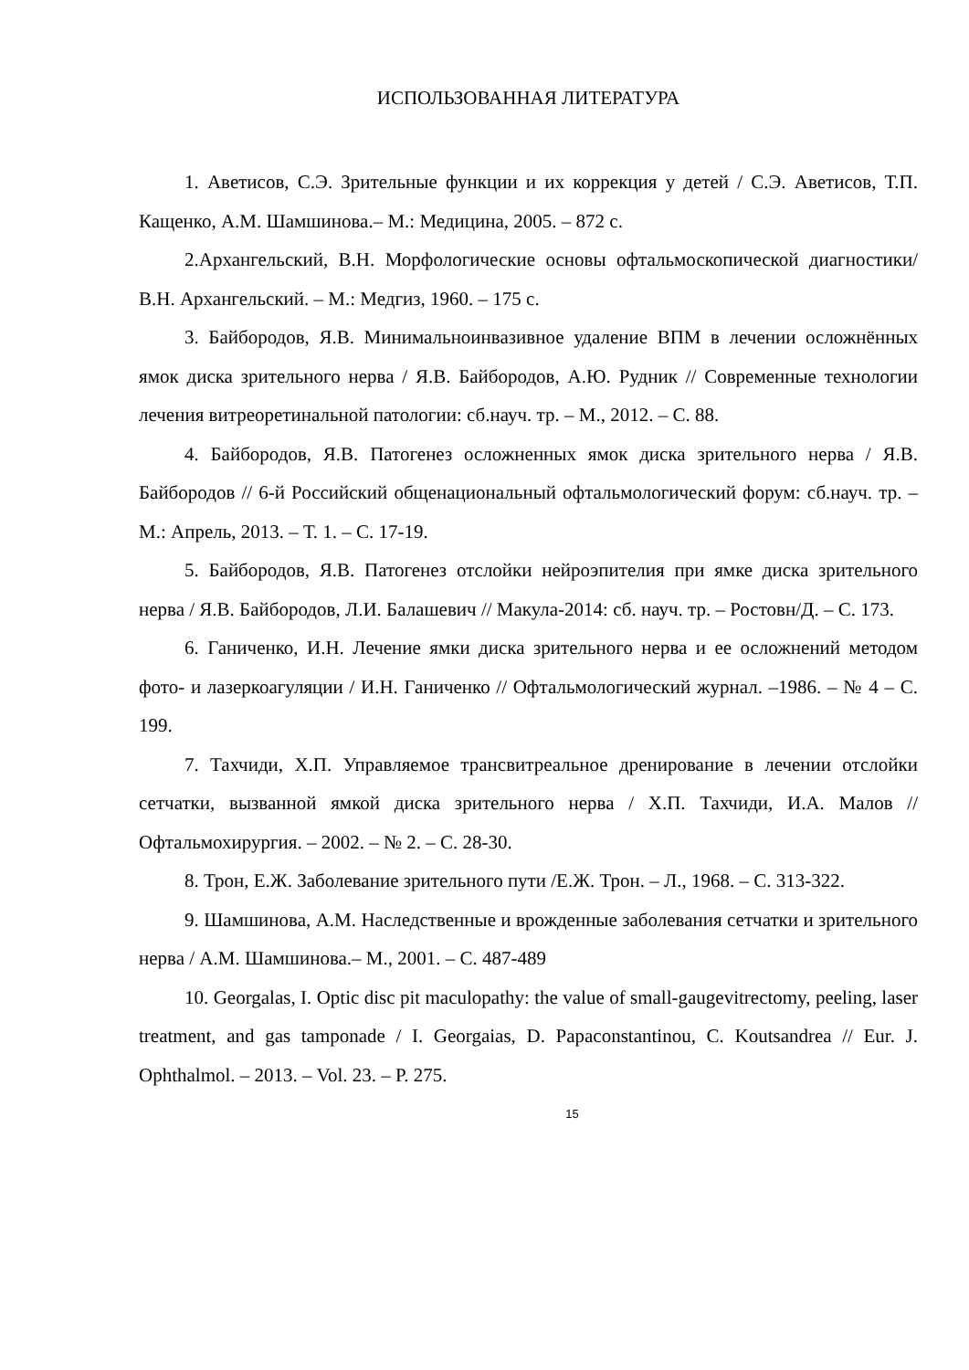ИСПОЛЬЗОВАННАЯ ЛИТЕРАТУРА
1. Аветисов, С.Э. Зрительные функции и их коррекция у детей / С.Э. Аветисов, Т.П. Кащенко, А.М. Шамшинова.– М.: Медицина, 2005. – 872 с.
2.Архангельский, В.Н. Морфологические основы офтальмоскопической диагностики/ В.Н. Архангельский. – М.: Медгиз, 1960. – 175 с.
3. Байбородов, Я.В. Минимальноинвазивное удаление ВПМ в лечении осложнённых ямок диска зрительного нерва / Я.В. Байбородов, А.Ю. Рудник // Современные технологии лечения витреоретинальной патологии: сб.науч. тр. – М., 2012. – С. 88.
4. Байбородов, Я.В. Патогенез осложненных ямок диска зрительного нерва / Я.В. Байбородов // 6-й Российский общенациональный офтальмологический форум: сб.науч. тр. – М.: Апрель, 2013. – Т. 1. – С. 17-19.
5. Байбородов, Я.В. Патогенез отслойки нейроэпителия при ямке диска зрительного нерва / Я.В. Байбородов, Л.И. Балашевич // Макула-2014: сб. науч. тр. – Ростовн/Д. – С. 173.
6. Ганиченко, И.Н. Лечение ямки диска зрительного нерва и ее осложнений методом фото- и лазеркоагуляции / И.Н. Ганиченко // Офтальмологический журнал. –1986. – № 4 – С. 199.
7. Тахчиди, Х.П. Управляемое трансвитреальное дренирование в лечении отслойки сетчатки, вызванной ямкой диска зрительного нерва / Х.П. Тахчиди, И.А. Малов // Офтальмохирургия. – 2002. – № 2. – С. 28-30.
8. Трон, Е.Ж. Заболевание зрительного пути /Е.Ж. Трон. – Л., 1968. – С. 313-322.
9. Шамшинова, А.М. Наследственные и врожденные заболевания сетчатки и зрительного нерва / А.М. Шамшинова.– М., 2001. – С. 487-489
10. Georgalas, I. Optic disc pit maculopathy: the value of small-gaugevitrectomy, peeling, laser treatment, and gas tamponade / I. Georgaias, D. Papaconstantinou, C. Koutsandrea // Eur. J. Ophthalmol. – 2013. – Vol. 23. – P. 275.
15